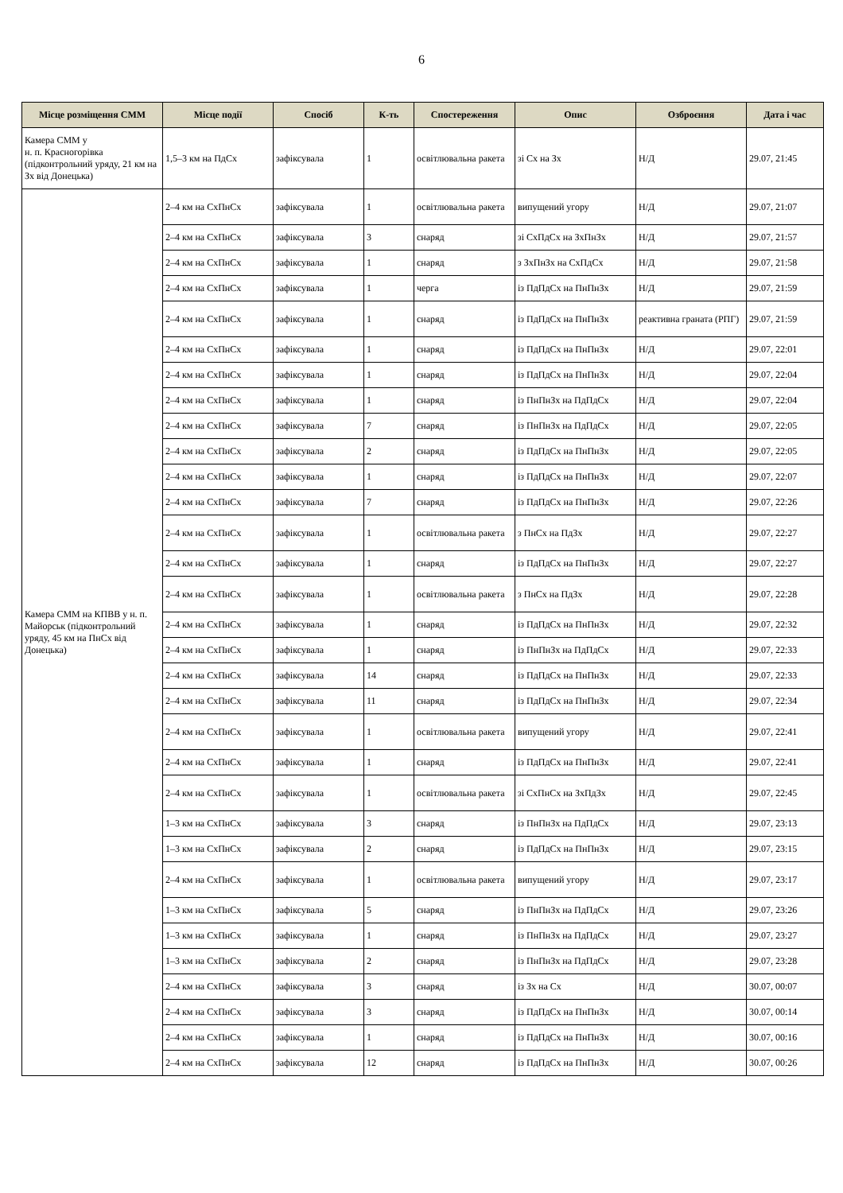6
| Місце розміщення СММ | Місце події | Спосіб | К-ть | Спостереження | Опис | Озброєння | Дата і час |
| --- | --- | --- | --- | --- | --- | --- | --- |
| Камера СММ у н. п. Красногорівка (підконтрольний уряду, 21 км на Зх від Донецька) | 1,5–3 км на ПдСх | зафіксувала | 1 | освітлювальна ракета | зі Сх на Зх | Н/Д | 29.07, 21:45 |
| Камера СММ на КПВВ у н. п. Майорськ (підконтрольний уряду, 45 км на ПнСх від Донецька) | 2–4 км на СхПнСх | зафіксувала | 1 | освітлювальна ракета | випущений угору | Н/Д | 29.07, 21:07 |
| | 2–4 км на СхПнСх | зафіксувала | 3 | снаряд | зі СхПдСх на ЗхПнЗх | Н/Д | 29.07, 21:57 |
| | 2–4 км на СхПнСх | зафіксувала | 1 | снаряд | з ЗхПнЗх на СхПдСх | Н/Д | 29.07, 21:58 |
| | 2–4 км на СхПнСх | зафіксувала | 1 | черга | із ПдПдСх на ПнПнЗх | Н/Д | 29.07, 21:59 |
| | 2–4 км на СхПнСх | зафіксувала | 1 | снаряд | із ПдПдСх на ПнПнЗх | реактивна граната (РПГ) | 29.07, 21:59 |
| | 2–4 км на СхПнСх | зафіксувала | 1 | снаряд | із ПдПдСх на ПнПнЗх | Н/Д | 29.07, 22:01 |
| | 2–4 км на СхПнСх | зафіксувала | 1 | снаряд | із ПдПдСх на ПнПнЗх | Н/Д | 29.07, 22:04 |
| | 2–4 км на СхПнСх | зафіксувала | 1 | снаряд | із ПнПнЗх на ПдПдСх | Н/Д | 29.07, 22:04 |
| | 2–4 км на СхПнСх | зафіксувала | 7 | снаряд | із ПнПнЗх на ПдПдСх | Н/Д | 29.07, 22:05 |
| | 2–4 км на СхПнСх | зафіксувала | 2 | снаряд | із ПдПдСх на ПнПнЗх | Н/Д | 29.07, 22:05 |
| | 2–4 км на СхПнСх | зафіксувала | 1 | снаряд | із ПдПдСх на ПнПнЗх | Н/Д | 29.07, 22:07 |
| | 2–4 км на СхПнСх | зафіксувала | 7 | снаряд | із ПдПдСх на ПнПнЗх | Н/Д | 29.07, 22:26 |
| | 2–4 км на СхПнСх | зафіксувала | 1 | освітлювальна ракета | з ПнСх на ПдЗх | Н/Д | 29.07, 22:27 |
| | 2–4 км на СхПнСх | зафіксувала | 1 | снаряд | із ПдПдСх на ПнПнЗх | Н/Д | 29.07, 22:27 |
| | 2–4 км на СхПнСх | зафіксувала | 1 | освітлювальна ракета | з ПнСх на ПдЗх | Н/Д | 29.07, 22:28 |
| | 2–4 км на СхПнСх | зафіксувала | 1 | снаряд | із ПдПдСх на ПнПнЗх | Н/Д | 29.07, 22:32 |
| | 2–4 км на СхПнСх | зафіксувала | 1 | снаряд | із ПнПнЗх на ПдПдСх | Н/Д | 29.07, 22:33 |
| | 2–4 км на СхПнСх | зафіксувала | 14 | снаряд | із ПдПдСх на ПнПнЗх | Н/Д | 29.07, 22:33 |
| | 2–4 км на СхПнСх | зафіксувала | 11 | снаряд | із ПдПдСх на ПнПнЗх | Н/Д | 29.07, 22:34 |
| | 2–4 км на СхПнСх | зафіксувала | 1 | освітлювальна ракета | випущений угору | Н/Д | 29.07, 22:41 |
| | 2–4 км на СхПнСх | зафіксувала | 1 | снаряд | із ПдПдСх на ПнПнЗх | Н/Д | 29.07, 22:41 |
| | 2–4 км на СхПнСх | зафіксувала | 1 | освітлювальна ракета | зі СхПнСх на ЗхПдЗх | Н/Д | 29.07, 22:45 |
| | 1–3 км на СхПнСх | зафіксувала | 3 | снаряд | із ПнПнЗх на ПдПдСх | Н/Д | 29.07, 23:13 |
| | 1–3 км на СхПнСх | зафіксувала | 2 | снаряд | із ПдПдСх на ПнПнЗх | Н/Д | 29.07, 23:15 |
| | 2–4 км на СхПнСх | зафіксувала | 1 | освітлювальна ракета | випущений угору | Н/Д | 29.07, 23:17 |
| | 1–3 км на СхПнСх | зафіксувала | 5 | снаряд | із ПнПнЗх на ПдПдСх | Н/Д | 29.07, 23:26 |
| | 1–3 км на СхПнСх | зафіксувала | 1 | снаряд | із ПнПнЗх на ПдПдСх | Н/Д | 29.07, 23:27 |
| | 1–3 км на СхПнСх | зафіксувала | 2 | снаряд | із ПнПнЗх на ПдПдСх | Н/Д | 29.07, 23:28 |
| | 2–4 км на СхПнСх | зафіксувала | 3 | снаряд | із Зх на Сх | Н/Д | 30.07, 00:07 |
| | 2–4 км на СхПнСх | зафіксувала | 3 | снаряд | із ПдПдСх на ПнПнЗх | Н/Д | 30.07, 00:14 |
| | 2–4 км на СхПнСх | зафіксувала | 1 | снаряд | із ПдПдСх на ПнПнЗх | Н/Д | 30.07, 00:16 |
| | 2–4 км на СхПнСх | зафіксувала | 12 | снаряд | із ПдПдСх на ПнПнЗх | Н/Д | 30.07, 00:26 |